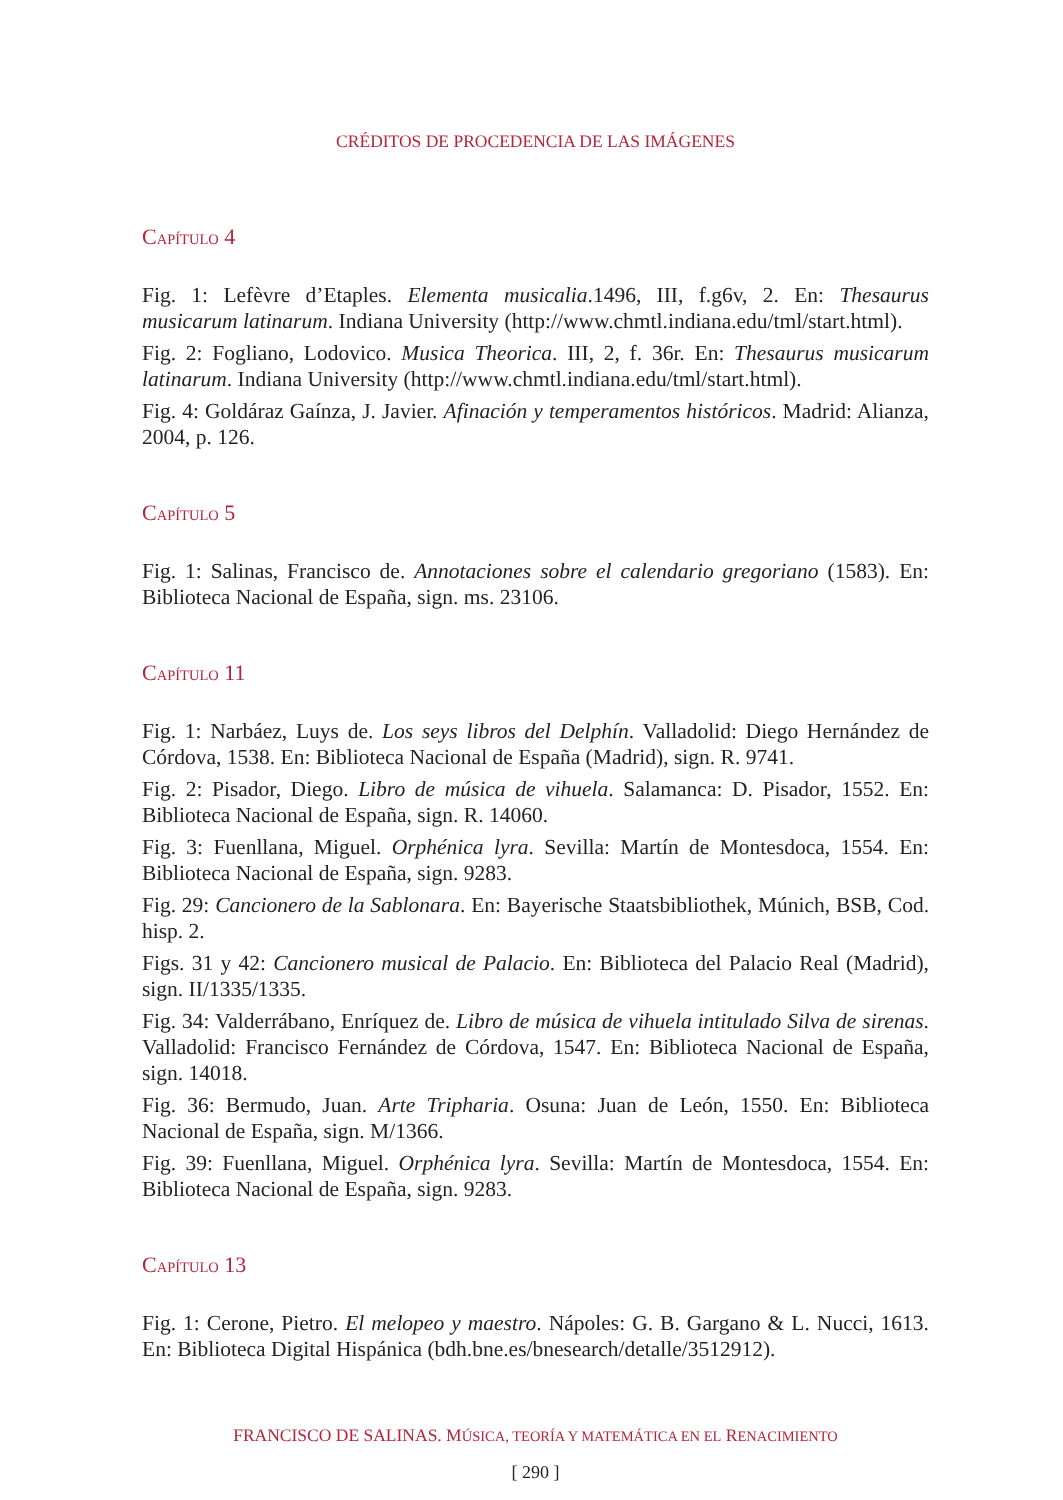CRÉDITOS DE PROCEDENCIA DE LAS IMÁGENES
CAPÍTULO 4
Fig. 1: Lefèvre d’Etaples. Elementa musicalia.1496, III, f.g6v, 2. En: Thesaurus musicarum latinarum. Indiana University (http://www.chmtl.indiana.edu/tml/start.html).
Fig. 2: Fogliano, Lodovico. Musica Theorica. III, 2, f. 36r. En: Thesaurus musicarum latinarum. Indiana University (http://www.chmtl.indiana.edu/tml/start.html).
Fig. 4: Goldáraz Gaínza, J. Javier. Afinación y temperamentos históricos. Madrid: Alianza, 2004, p. 126.
CAPÍTULO 5
Fig. 1: Salinas, Francisco de. Annotaciones sobre el calendario gregoriano (1583). En: Biblioteca Nacional de España, sign. ms. 23106.
CAPÍTULO 11
Fig. 1: Narbáez, Luys de. Los seys libros del Delphín. Valladolid: Diego Hernández de Córdova, 1538. En: Biblioteca Nacional de España (Madrid), sign. R. 9741.
Fig. 2: Pisador, Diego. Libro de música de vihuela. Salamanca: D. Pisador, 1552. En: Biblioteca Nacional de España, sign. R. 14060.
Fig. 3: Fuenllana, Miguel. Orphénica lyra. Sevilla: Martín de Montesdoca, 1554. En: Biblioteca Nacional de España, sign. 9283.
Fig. 29: Cancionero de la Sablonara. En: Bayerische Staatsbibliothek, Múnich, BSB, Cod. hisp. 2.
Figs. 31 y 42: Cancionero musical de Palacio. En: Biblioteca del Palacio Real (Madrid), sign. II/1335/1335.
Fig. 34: Valderrábano, Enríquez de. Libro de música de vihuela intitulado Silva de sirenas. Valladolid: Francisco Fernández de Córdova, 1547. En: Biblioteca Nacional de España, sign. 14018.
Fig. 36: Bermudo, Juan. Arte Tripharia. Osuna: Juan de León, 1550. En: Biblioteca Nacional de España, sign. M/1366.
Fig. 39: Fuenllana, Miguel. Orphénica lyra. Sevilla: Martín de Montesdoca, 1554. En: Biblioteca Nacional de España, sign. 9283.
CAPÍTULO 13
Fig. 1: Cerone, Pietro. El melopeo y maestro. Nápoles: G. B. Gargano & L. Nucci, 1613. En: Biblioteca Digital Hispánica (bdh.bne.es/bnesearch/detalle/3512912).
FRANCISCO DE SALINAS. MÚSICA, TEORÍA Y MATEMÁTICA EN EL RENACIMIENTO
[ 290 ]